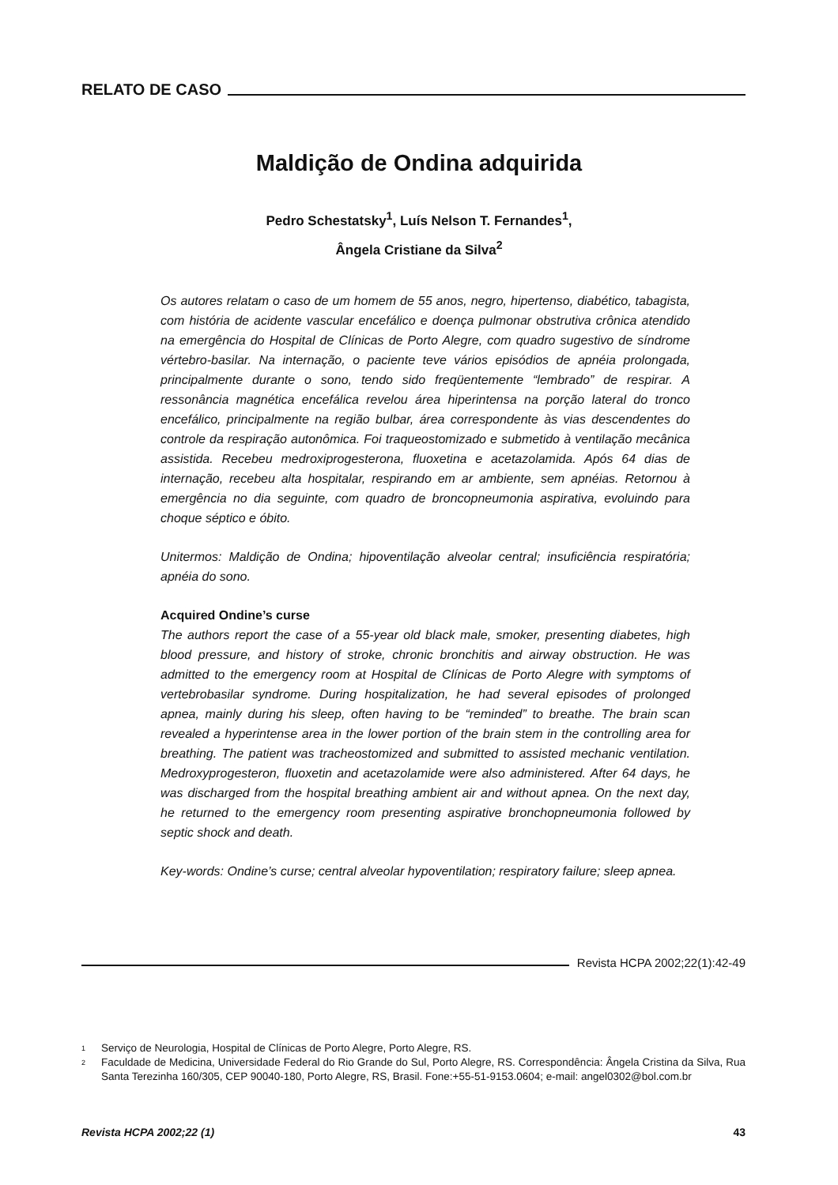RELATO DE CASO
Maldição de Ondina adquirida
Pedro Schestatsky<sup>1</sup>, Luís Nelson T. Fernandes<sup>1</sup>,
Ângela Cristiane da Silva<sup>2</sup>
Os autores relatam o caso de um homem de 55 anos, negro, hipertenso, diabético, tabagista, com história de acidente vascular encefálico e doença pulmonar obstrutiva crônica atendido na emergência do Hospital de Clínicas de Porto Alegre, com quadro sugestivo de síndrome vértebro-basilar. Na internação, o paciente teve vários episódios de apnéia prolongada, principalmente durante o sono, tendo sido freqüentemente “lembrado” de respirar. A ressonância magnética encefálica revelou área hiperintensa na porção lateral do tronco encefálico, principalmente na região bulbar, área correspondente às vias descendentes do controle da respiração autonômica. Foi traqueostomizado e submetido à ventilação mecânica assistida. Recebeu medroxiprogesterona, fluoxetina e acetazolamida. Após 64 dias de internação, recebeu alta hospitalar, respirando em ar ambiente, sem apnéias. Retornou à emergência no dia seguinte, com quadro de broncopneumonia aspirativa, evoluindo para choque séptico e óbito.
Unitermos: Maldição de Ondina; hipoventilação alveolar central; insuficiência respiratória; apnéia do sono.
Acquired Ondine’s curse
The authors report the case of a 55-year old black male, smoker, presenting diabetes, high blood pressure, and history of stroke, chronic bronchitis and airway obstruction. He was admitted to the emergency room at Hospital de Clínicas de Porto Alegre with symptoms of vertebrobasilar syndrome. During hospitalization, he had several episodes of prolonged apnea, mainly during his sleep, often having to be “reminded” to breathe. The brain scan revealed a hyperintense area in the lower portion of the brain stem in the controlling area for breathing. The patient was tracheostomized and submitted to assisted mechanic ventilation. Medroxyprogesteron, fluoxetin and acetazolamide were also administered. After 64 days, he was discharged from the hospital breathing ambient air and without apnea. On the next day, he returned to the emergency room presenting aspirative bronchopneumonia followed by septic shock and death.
Key-words: Ondine’s curse; central alveolar hypoventilation; respiratory failure; sleep apnea.
Revista HCPA 2002;22(1):42-49
<sup>1</sup> Serviço de Neurologia, Hospital de Clínicas de Porto Alegre, Porto Alegre, RS.
<sup>2</sup> Faculdade de Medicina, Universidade Federal do Rio Grande do Sul, Porto Alegre, RS. Correspondência: Ângela Cristina da Silva, Rua Santa Terezinha 160/305, CEP 90040-180, Porto Alegre, RS, Brasil. Fone:+55-51-9153.0604; e-mail: angel0302@bol.com.br
Revista HCPA 2002;22 (1) 43